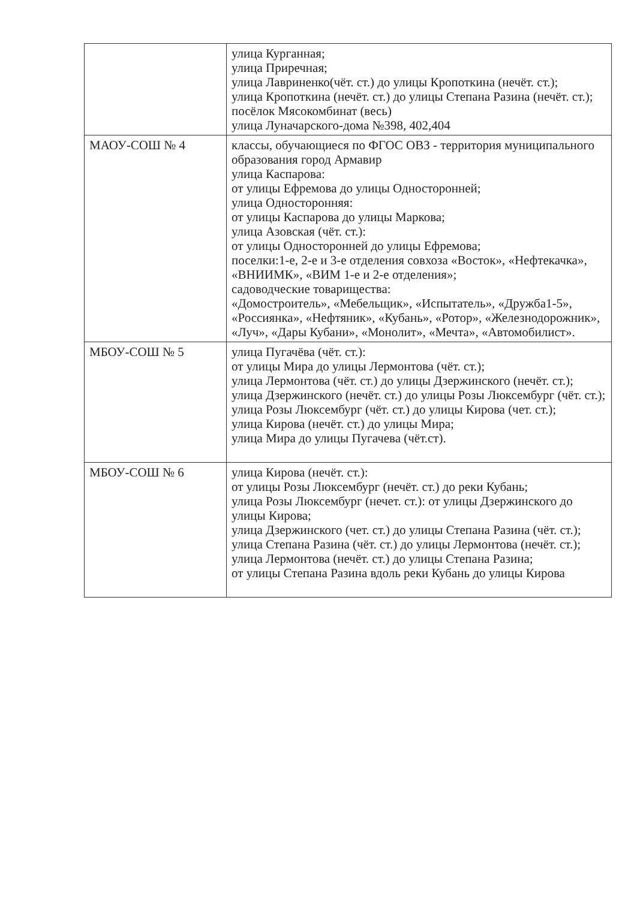| | улица Курганная; улица Приречная; улица Лавриненко(чёт. ст.) до улицы Кропоткина (нечёт. ст.); улица Кропоткина (нечёт. ст.) до улицы Степана Разина (нечёт. ст.); посёлок Мясокомбинат (весь) улица Луначарского-дома №398, 402,404 |
| МАОУ-СОШ № 4 | классы, обучающиеся по ФГОС ОВЗ - территория муниципального образования город Армавир улица Каспарова: от улицы Ефремова до улицы Односторонней; улица Односторонняя: от улицы Каспарова до улицы Маркова; улица Азовская (чёт. ст.): от улицы Односторонней до улицы Ефремова; поселки:1-е, 2-е и 3-е отделения совхоза «Восток», «Нефтекачка», «ВНИИМК», «ВИМ 1-е и 2-е отделения»; садоводческие товарищества: «Домостроитель», «Мебельщик», «Испытатель», «Дружба1-5», «Россиянка», «Нефтяник», «Кубань», «Ротор», «Железнодорожник», «Луч», «Дары Кубани», «Монолит», «Мечта», «Автомобилист». |
| МБОУ-СОШ № 5 | улица Пугачёва (чёт. ст.): от улицы Мира до улицы Лермонтова (чёт. ст.); улица Лермонтова (чёт. ст.) до улицы Дзержинского (нечёт. ст.); улица Дзержинского (нечёт. ст.) до улицы Розы Люксембург (чёт. ст.); улица Розы Люксембург (чёт. ст.) до улицы Кирова (чет. ст.); улица Кирова (нечёт. ст.) до улицы Мира; улица Мира до улицы Пугачева (чёт.ст). |
| МБОУ-СОШ № 6 | улица Кирова (нечёт. ст.): от улицы Розы Люксембург (нечёт. ст.) до реки Кубань; улица Розы Люксембург (нечет. ст.): от улицы Дзержинского до улицы Кирова; улица Дзержинского (чет. ст.) до улицы Степана Разина (чёт. ст.); улица Степана Разина (чёт. ст.) до улицы Лермонтова (нечёт. ст.); улица Лермонтова (нечёт. ст.) до улицы Степана Разина; от улицы Степана Разина вдоль реки Кубань до улицы Кирова |